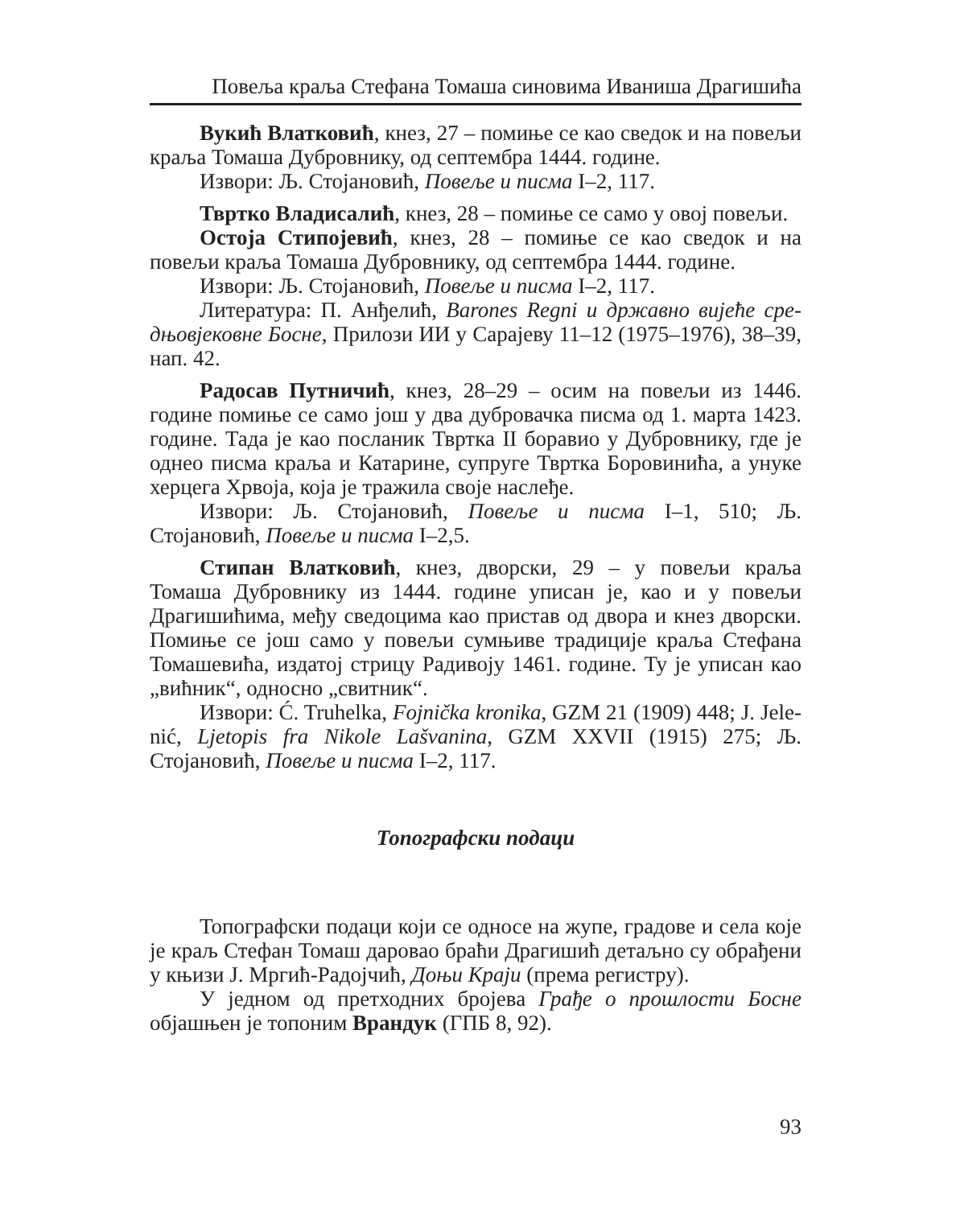Повеља краља Стефана Томаша синовима Иваниша Драгишића
Вукић Влатковић, кнез, 27 – помиње се као сведок и на повељи краља Томаша Дубровнику, од септембра 1444. године.
Извори: Љ. Стојановић, Повеље и писма I–2, 117.
Твртко Владисалић, кнез, 28 – помиње се само у овој повељи.
Остоја Стипојевић, кнез, 28 – помиње се као сведок и на повељи краља Томаша Дубровнику, од септембра 1444. године.
Извори: Љ. Стојановић, Повеље и писма I–2, 117.
Литература: П. Анђелић, Barones Regni и државно вијеће сре­дњовјековне Босне, Прилози ИИ у Сарајеву 11–12 (1975–1976), 38–39, нап. 42.
Радосав Путничић, кнез, 28–29 – осим на повељи из 1446. године помиње се само још у два дубровачка писма од 1. марта 1423. године. Тада је као посланик Твртка II боравио у Дубровнику, где је однео писма краља и Катарине, супруге Твртка Боровинића, а унуке херцега Хрвоја, која је тражила своје наслеђе.
Извори: Љ. Стојановић, Повеље и писма I–1, 510; Љ. Стојановић, Повеље и писма I–2,5.
Стипан Влатковић, кнез, дворски, 29 – у повељи краља Томаша Дубровнику из 1444. године уписан је, као и у повељи Драгишићима, међу сведоцима као пристав од двора и кнез дворски. Помиње се још само у повељи сумњиве традиције краља Стефана Томашевића, издатој стрицу Радивоју 1461. године. Ту је уписан као „вићник“, односно „свитник“.
Извори: Ć. Truhelka, Fojnička kronika, GZM 21 (1909) 448; J. Jele­nić, Ljetopis fra Nikole Lašvanina, GZM XXVII (1915) 275; Љ. Стојановић, Повеље и писма I–2, 117.
Топографски подаци
Топографски подаци који се односе на жупе, градове и села које је краљ Стефан Томаш даровао браћи Драгишић детаљно су обрађени у књизи Ј. Мргић-Радојчић, Доњи Краји (према регистру).
У једном од претходних бројева Грађе о прошлости Босне објаш­њен је топоним Врандук (ГПБ 8, 92).
93